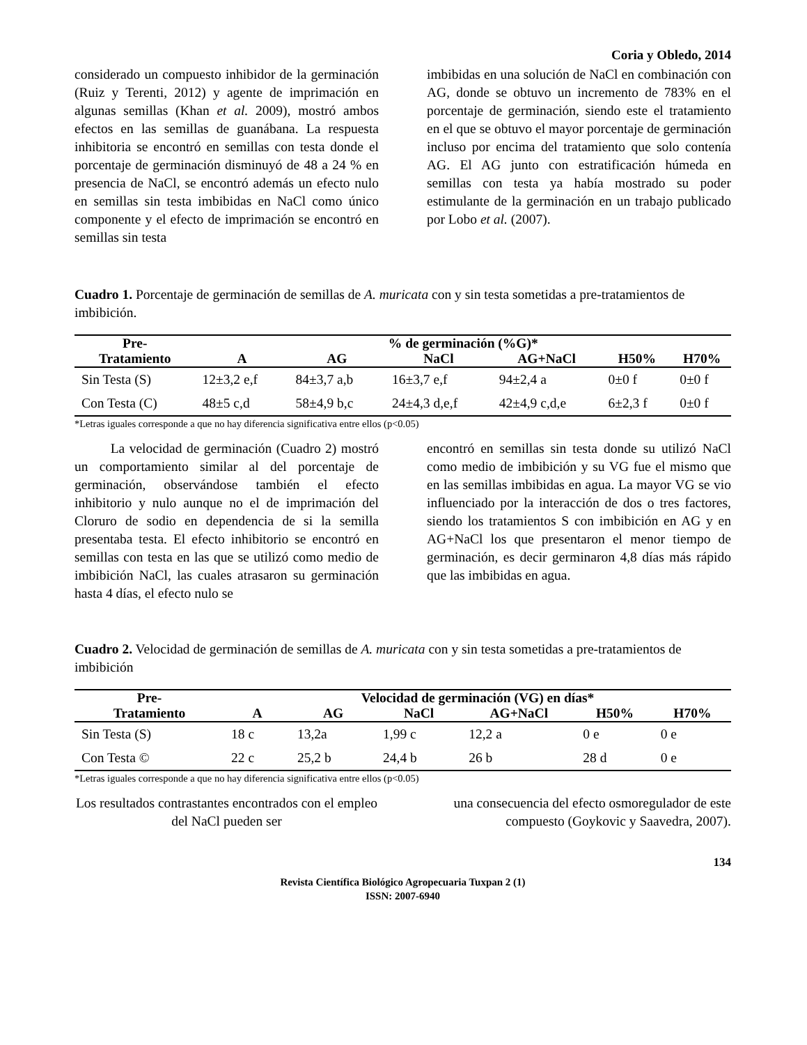Coria y Obledo, 2014
considerado un compuesto inhibidor de la germinación (Ruiz y Terenti, 2012) y agente de imprimación en algunas semillas (Khan et al. 2009), mostró ambos efectos en las semillas de guanábana. La respuesta inhibitoria se encontró en semillas con testa donde el porcentaje de germinación disminuyó de 48 a 24 % en presencia de NaCl, se encontró además un efecto nulo en semillas sin testa imbibidas en NaCl como único componente y el efecto de imprimación se encontró en semillas sin testa
imbibidas en una solución de NaCl en combinación con AG, donde se obtuvo un incremento de 783% en el porcentaje de germinación, siendo este el tratamiento en el que se obtuvo el mayor porcentaje de germinación incluso por encima del tratamiento que solo contenía AG. El AG junto con estratificación húmeda en semillas con testa ya había mostrado su poder estimulante de la germinación en un trabajo publicado por Lobo et al. (2007).
Cuadro 1. Porcentaje de germinación de semillas de A. muricata con y sin testa sometidas a pre-tratamientos de imbibición.
| Pre- | % de germinación (%G)* | | | | | |
| --- | --- | --- | --- | --- | --- | --- |
| Tratamiento | A | AG | NaCl | AG+NaCl | H50% | H70% |
| Sin Testa (S) | 12±3,2 e,f | 84±3,7 a,b | 16±3,7 e,f | 94±2,4 a | 0±0 f | 0±0 f |
| Con Testa (C) | 48±5 c,d | 58±4,9 b,c | 24±4,3 d,e,f | 42±4,9 c,d,e | 6±2,3 f | 0±0 f |
*Letras iguales corresponde a que no hay diferencia significativa entre ellos (p<0.05)
La velocidad de germinación (Cuadro 2) mostró un comportamiento similar al del porcentaje de germinación, observándose también el efecto inhibitorio y nulo aunque no el de imprimación del Cloruro de sodio en dependencia de si la semilla presentaba testa. El efecto inhibitorio se encontró en semillas con testa en las que se utilizó como medio de imbibición NaCl, las cuales atrasaron su germinación hasta 4 días, el efecto nulo se
encontró en semillas sin testa donde su utilizó NaCl como medio de imbibición y su VG fue el mismo que en las semillas imbibidas en agua. La mayor VG se vio influenciado por la interacción de dos o tres factores, siendo los tratamientos S con imbibición en AG y en AG+NaCl los que presentaron el menor tiempo de germinación, es decir germinaron 4,8 días más rápido que las imbibidas en agua.
Cuadro 2. Velocidad de germinación de semillas de A. muricata con y sin testa sometidas a pre-tratamientos de imbibición
| Pre- | Velocidad de germinación (VG) en días* | | | | | |
| --- | --- | --- | --- | --- | --- | --- |
| Tratamiento | A | AG | NaCl | AG+NaCl | H50% | H70% |
| Sin Testa (S) | 18 c | 13,2a | 1,99 c | 12,2 a | 0 e | 0 e |
| Con Testa © | 22 c | 25,2 b | 24,4 b | 26 b | 28 d | 0 e |
*Letras iguales corresponde a que no hay diferencia significativa entre ellos (p<0.05)
Los resultados contrastantes encontrados con el empleo del NaCl pueden ser
una consecuencia del efecto osmoregulador de este compuesto (Goykovic y Saavedra, 2007).
134
Revista Científica Biológico Agropecuaria Tuxpan 2 (1)
ISSN: 2007-6940